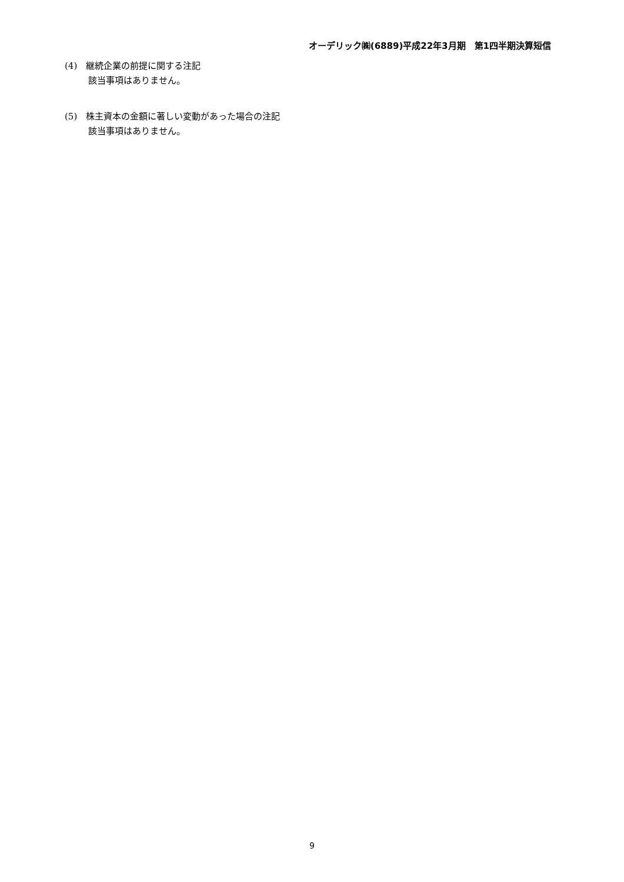オーデリック㈱(6889)平成22年3月期　第1四半期決算短信
(4)　継続企業の前提に関する注記
該当事項はありません。
(5)　株主資本の金額に著しい変動があった場合の注記
該当事項はありません。
9